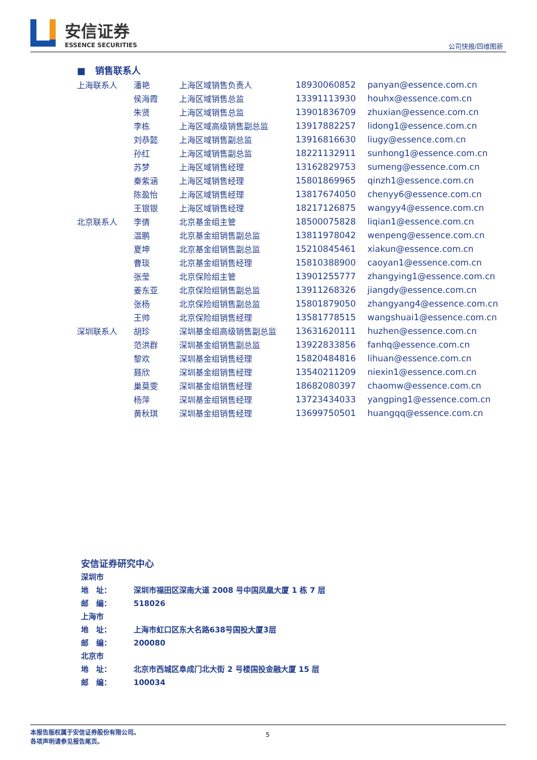安信证券
ESSENCE SECURITIES
公司快报/四维图新
■ 销售联系人
| 上海联系人 | 潘艳 | 上海区域销售负责人 | 18930060852 | panyan@essence.com.cn |
| | 侯海霞 | 上海区域销售总监 | 13391113930 | houhx@essence.com.cn |
| | 朱贤 | 上海区域销售总监 | 13901836709 | zhuxian@essence.com.cn |
| | 李栋 | 上海区域高级销售副总监 | 13917882257 | lidong1@essence.com.cn |
| | 刘恭懿 | 上海区域销售副总监 | 13916816630 | liugy@essence.com.cn |
| | 孙红 | 上海区域销售副总监 | 18221132911 | sunhong1@essence.com.cn |
| | 苏梦 | 上海区域销售经理 | 13162829753 | sumeng@essence.com.cn |
| | 秦紫涵 | 上海区域销售经理 | 15801869965 | qinzh1@essence.com.cn |
| | 陈盈怡 | 上海区域销售经理 | 13817674050 | chenyy6@essence.com.cn |
| | 王银银 | 上海区域销售经理 | 18217126875 | wangyy4@essence.com.cn |
| 北京联系人 | 李倩 | 北京基金组主管 | 18500075828 | liqian1@essence.com.cn |
| | 温鹏 | 北京基金组销售副总监 | 13811978042 | wenpeng@essence.com.cn |
| | 夏坤 | 北京基金组销售副总监 | 15210845461 | xiakun@essence.com.cn |
| | 曹琰 | 北京基金组销售经理 | 15810388900 | caoyan1@essence.com.cn |
| | 张莹 | 北京保险组主管 | 13901255777 | zhangying1@essence.com.cn |
| | 姜东亚 | 北京保险组销售副总监 | 13911268326 | jiangdy@essence.com.cn |
| | 张杨 | 北京保险组销售副总监 | 15801879050 | zhangyang4@essence.com.cn |
| | 王帅 | 北京保险组销售经理 | 13581778515 | wangshuai1@essence.com.cn |
| 深圳联系人 | 胡珍 | 深圳基金组高级销售副总监 | 13631620111 | huzhen@essence.com.cn |
| | 范洪群 | 深圳基金组销售副总监 | 13922833856 | fanhq@essence.com.cn |
| | 黎欢 | 深圳基金组销售经理 | 15820484816 | lihuan@essence.com.cn |
| | 聂欣 | 深圳基金组销售经理 | 13540211209 | niexin1@essence.com.cn |
| | 巢莫雯 | 深圳基金组销售经理 | 18682080397 | chaomw@essence.com.cn |
| | 杨萍 | 深圳基金组销售经理 | 13723434033 | yangping1@essence.com.cn |
| | 黄秋琪 | 深圳基金组销售经理 | 13699750501 | huangqq@essence.com.cn |
安信证券研究中心
深圳市
地　址： 深圳市福田区深南大道 2008 号中国凤凰大厦 1 栋 7 层
邮　编： 518026
上海市
地　址： 上海市虹口区东大名路638号国投大厦3层
邮　编： 200080
北京市
地　址： 北京市西城区阜成门北大街 2 号楼国投金融大厦 15 层
邮　编： 100034
本报告版权属于安信证券股份有限公司。
各项声明请参见报告尾页。
5